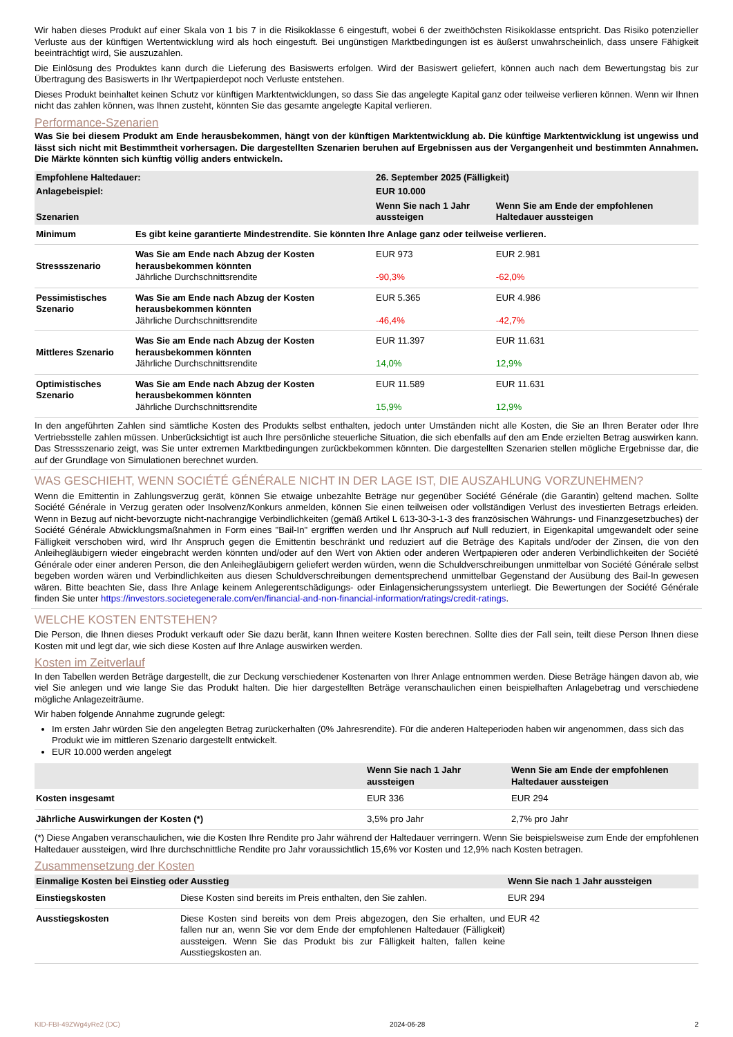Wir haben dieses Produkt auf einer Skala von 1 bis 7 in die Risikoklasse 6 eingestuft, wobei 6 der zweithöchsten Risikoklasse entspricht. Das Risiko potenzieller Verluste aus der künftigen Wertentwicklung wird als hoch eingestuft. Bei ungünstigen Marktbedingungen ist es äußerst unwahrscheinlich, dass unsere Fähigkeit beeinträchtigt wird, Sie auszuzahlen.
Die Einlösung des Produktes kann durch die Lieferung des Basiswerts erfolgen. Wird der Basiswert geliefert, können auch nach dem Bewertungstag bis zur Übertragung des Basiswerts in Ihr Wertpapierdepot noch Verluste entstehen.
Dieses Produkt beinhaltet keinen Schutz vor künftigen Marktentwicklungen, so dass Sie das angelegte Kapital ganz oder teilweise verlieren können. Wenn wir Ihnen nicht das zahlen können, was Ihnen zusteht, könnten Sie das gesamte angelegte Kapital verlieren.
Performance-Szenarien
Was Sie bei diesem Produkt am Ende herausbekommen, hängt von der künftigen Marktentwicklung ab. Die künftige Marktentwicklung ist ungewiss und lässt sich nicht mit Bestimmtheit vorhersagen. Die dargestellten Szenarien beruhen auf Ergebnissen aus der Vergangenheit und bestimmten Annahmen. Die Märkte könnten sich künftig völlig anders entwickeln.
| Empfohlene Haltedauer: | | 26. September 2025 (Fälligkeit) | |
| --- | --- | --- | --- |
| Anlagebeispiel: | | EUR 10.000 | |
| Szenarien | | Wenn Sie nach 1 Jahr aussteigen | Wenn Sie am Ende der empfohlenen Haltedauer aussteigen |
| Minimum | Es gibt keine garantierte Mindestrendite. Sie könnten Ihre Anlage ganz oder teilweise verlieren. | | |
| Stressszenario | Was Sie am Ende nach Abzug der Kosten herausbekommen könnten Jährliche Durchschnittsrendite | EUR 973 -90,3% | EUR 2.981 -62,0% |
| Pessimistisches Szenario | Was Sie am Ende nach Abzug der Kosten herausbekommen könnten Jährliche Durchschnittsrendite | EUR 5.365 -46,4% | EUR 4.986 -42,7% |
| Mittleres Szenario | Was Sie am Ende nach Abzug der Kosten herausbekommen könnten Jährliche Durchschnittsrendite | EUR 11.397 14,0% | EUR 11.631 12,9% |
| Optimistisches Szenario | Was Sie am Ende nach Abzug der Kosten herausbekommen könnten Jährliche Durchschnittsrendite | EUR 11.589 15,9% | EUR 11.631 12,9% |
In den angeführten Zahlen sind sämtliche Kosten des Produkts selbst enthalten, jedoch unter Umständen nicht alle Kosten, die Sie an Ihren Berater oder Ihre Vertriebsstelle zahlen müssen. Unberücksichtigt ist auch Ihre persönliche steuerliche Situation, die sich ebenfalls auf den am Ende erzielten Betrag auswirken kann. Das Stressszenario zeigt, was Sie unter extremen Marktbedingungen zurückbekommen könnten. Die dargestellten Szenarien stellen mögliche Ergebnisse dar, die auf der Grundlage von Simulationen berechnet wurden.
WAS GESCHIEHT, WENN SOCIÉTÉ GÉNÉRALE NICHT IN DER LAGE IST, DIE AUSZAHLUNG VORZUNEHMEN?
Wenn die Emittentin in Zahlungsverzug gerät, können Sie etwaige unbezahlte Beträge nur gegenüber Société Générale (die Garantin) geltend machen. Sollte Société Générale in Verzug geraten oder Insolvenz/Konkurs anmelden, können Sie einen teilweisen oder vollständigen Verlust des investierten Betrags erleiden. Wenn in Bezug auf nicht-bevorzugte nicht-nachrangige Verbindlichkeiten (gemäß Artikel L 613-30-3-1-3 des französischen Währungs- und Finanzgesetzbuches) der Société Générale Abwicklungsmaßnahmen in Form eines "Bail-In" ergriffen werden und Ihr Anspruch auf Null reduziert, in Eigenkapital umgewandelt oder seine Fälligkeit verschoben wird, wird Ihr Anspruch gegen die Emittentin beschränkt und reduziert auf die Beträge des Kapitals und/oder der Zinsen, die von den Anleihegläubigern wieder eingebracht werden könnten und/oder auf den Wert von Aktien oder anderen Wertpapieren oder anderen Verbindlichkeiten der Société Générale oder einer anderen Person, die den Anleihegläubigern geliefert werden würden, wenn die Schuldverschreibungen unmittelbar von Société Générale selbst begeben worden wären und Verbindlichkeiten aus diesen Schuldverschreibungen dementsprechend unmittelbar Gegenstand der Ausübung des Bail-In gewesen wären. Bitte beachten Sie, dass Ihre Anlage keinem Anlegerentschädigungs- oder Einlagensicherungssystem unterliegt. Die Bewertungen der Société Générale finden Sie unter https://investors.societegenerale.com/en/financial-and-non-financial-information/ratings/credit-ratings.
WELCHE KOSTEN ENTSTEHEN?
Die Person, die Ihnen dieses Produkt verkauft oder Sie dazu berät, kann Ihnen weitere Kosten berechnen. Sollte dies der Fall sein, teilt diese Person Ihnen diese Kosten mit und legt dar, wie sich diese Kosten auf Ihre Anlage auswirken werden.
Kosten im Zeitverlauf
In den Tabellen werden Beträge dargestellt, die zur Deckung verschiedener Kostenarten von Ihrer Anlage entnommen werden. Diese Beträge hängen davon ab, wie viel Sie anlegen und wie lange Sie das Produkt halten. Die hier dargestellten Beträge veranschaulichen einen beispielhaften Anlagebetrag und verschiedene mögliche Anlagezeiträume.
Wir haben folgende Annahme zugrunde gelegt:
Im ersten Jahr würden Sie den angelegten Betrag zurückerhalten (0% Jahresrendite). Für die anderen Halteperioden haben wir angenommen, dass sich das Produkt wie im mittleren Szenario dargestellt entwickelt.
EUR 10.000 werden angelegt
| | Wenn Sie nach 1 Jahr aussteigen | Wenn Sie am Ende der empfohlenen Haltedauer aussteigen |
| --- | --- | --- |
| Kosten insgesamt | EUR 336 | EUR 294 |
| Jährliche Auswirkungen der Kosten (*) | 3,5% pro Jahr | 2,7% pro Jahr |
(*) Diese Angaben veranschaulichen, wie die Kosten Ihre Rendite pro Jahr während der Haltedauer verringern. Wenn Sie beispielsweise zum Ende der empfohlenen Haltedauer aussteigen, wird Ihre durchschnittliche Rendite pro Jahr voraussichtlich 15,6% vor Kosten und 12,9% nach Kosten betragen.
Zusammensetzung der Kosten
| Einmalige Kosten bei Einstieg oder Ausstieg | | Wenn Sie nach 1 Jahr aussteigen |
| --- | --- | --- |
| Einstiegskosten | Diese Kosten sind bereits im Preis enthalten, den Sie zahlen. | EUR 294 |
| Ausstiegskosten | Diese Kosten sind bereits von dem Preis abgezogen, den Sie erhalten, und fallen nur an, wenn Sie vor dem Ende der empfohlenen Haltedauer (Fälligkeit) aussteigen. Wenn Sie das Produkt bis zur Fälligkeit halten, fallen keine Ausstiegskosten an. | EUR 42 |
KID-FBI-49ZWg4yRe2 (DC) 2024-06-28 2